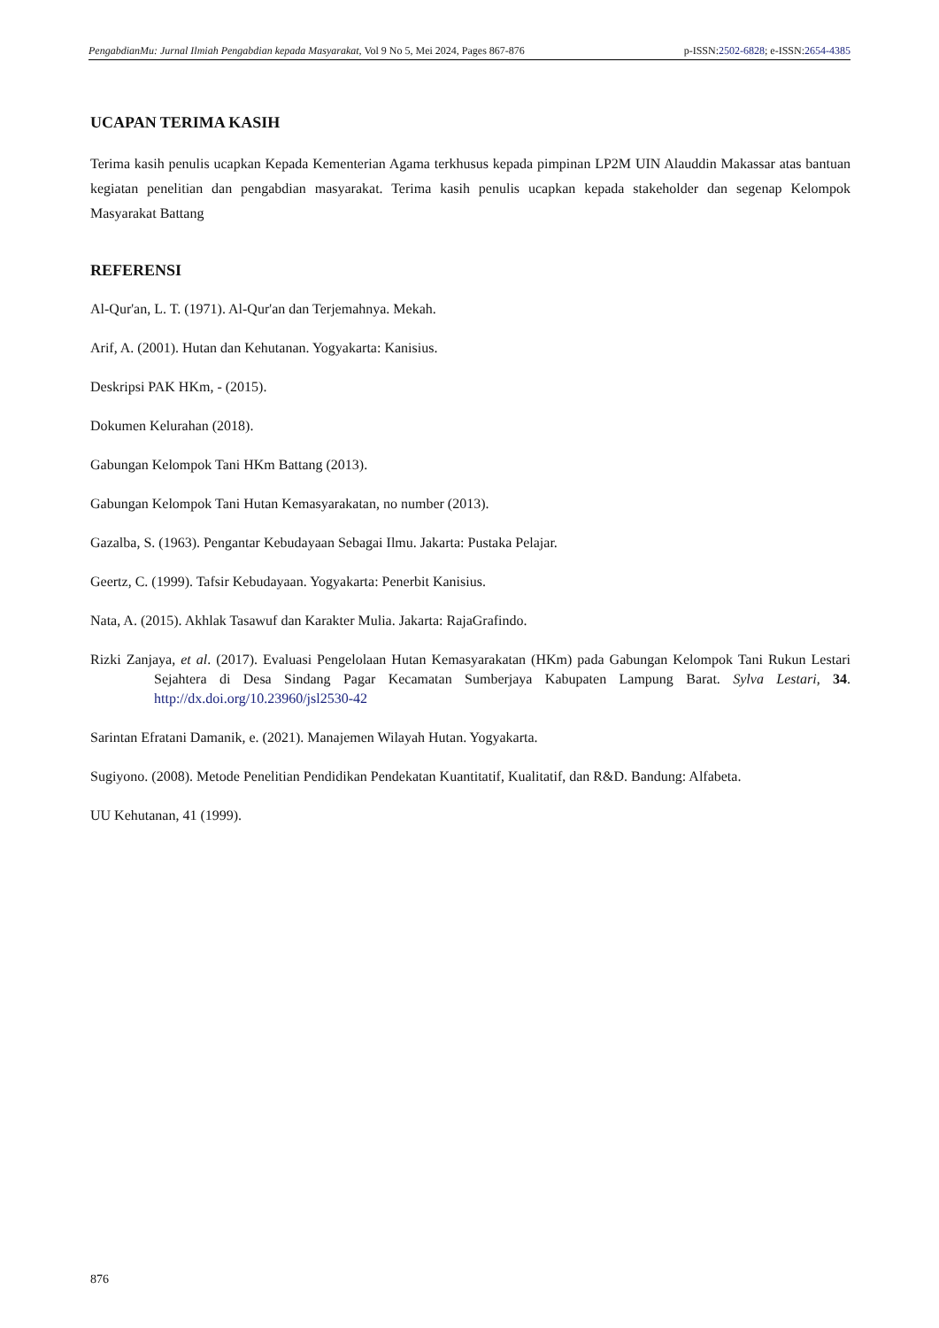PengabdianMu: Jurnal Ilmiah Pengabdian kepada Masyarakat, Vol 9 No 5, Mei 2024, Pages 867-876 p-ISSN:2502-6828; e-ISSN:2654-4385
UCAPAN TERIMA KASIH
Terima kasih penulis ucapkan Kepada Kementerian Agama terkhusus kepada pimpinan LP2M UIN Alauddin Makassar atas bantuan kegiatan penelitian dan pengabdian masyarakat. Terima kasih penulis ucapkan kepada stakeholder dan segenap Kelompok Masyarakat Battang
REFERENSI
Al-Qur'an, L. T. (1971). Al-Qur'an dan Terjemahnya. Mekah.
Arif, A. (2001). Hutan dan Kehutanan. Yogyakarta: Kanisius.
Deskripsi PAK HKm, - (2015).
Dokumen Kelurahan (2018).
Gabungan Kelompok Tani HKm Battang (2013).
Gabungan Kelompok Tani Hutan Kemasyarakatan, no number (2013).
Gazalba, S. (1963). Pengantar Kebudayaan Sebagai Ilmu. Jakarta: Pustaka Pelajar.
Geertz, C. (1999). Tafsir Kebudayaan. Yogyakarta: Penerbit Kanisius.
Nata, A. (2015). Akhlak Tasawuf dan Karakter Mulia. Jakarta: RajaGrafindo.
Rizki Zanjaya, et al. (2017). Evaluasi Pengelolaan Hutan Kemasyarakatan (HKm) pada Gabungan Kelompok Tani Rukun Lestari Sejahtera di Desa Sindang Pagar Kecamatan Sumberjaya Kabupaten Lampung Barat. Sylva Lestari, 34. http://dx.doi.org/10.23960/jsl2530-42
Sarintan Efratani Damanik, e. (2021). Manajemen Wilayah Hutan. Yogyakarta.
Sugiyono. (2008). Metode Penelitian Pendidikan Pendekatan Kuantitatif, Kualitatif, dan R&D. Bandung: Alfabeta.
UU Kehutanan, 41 (1999).
876